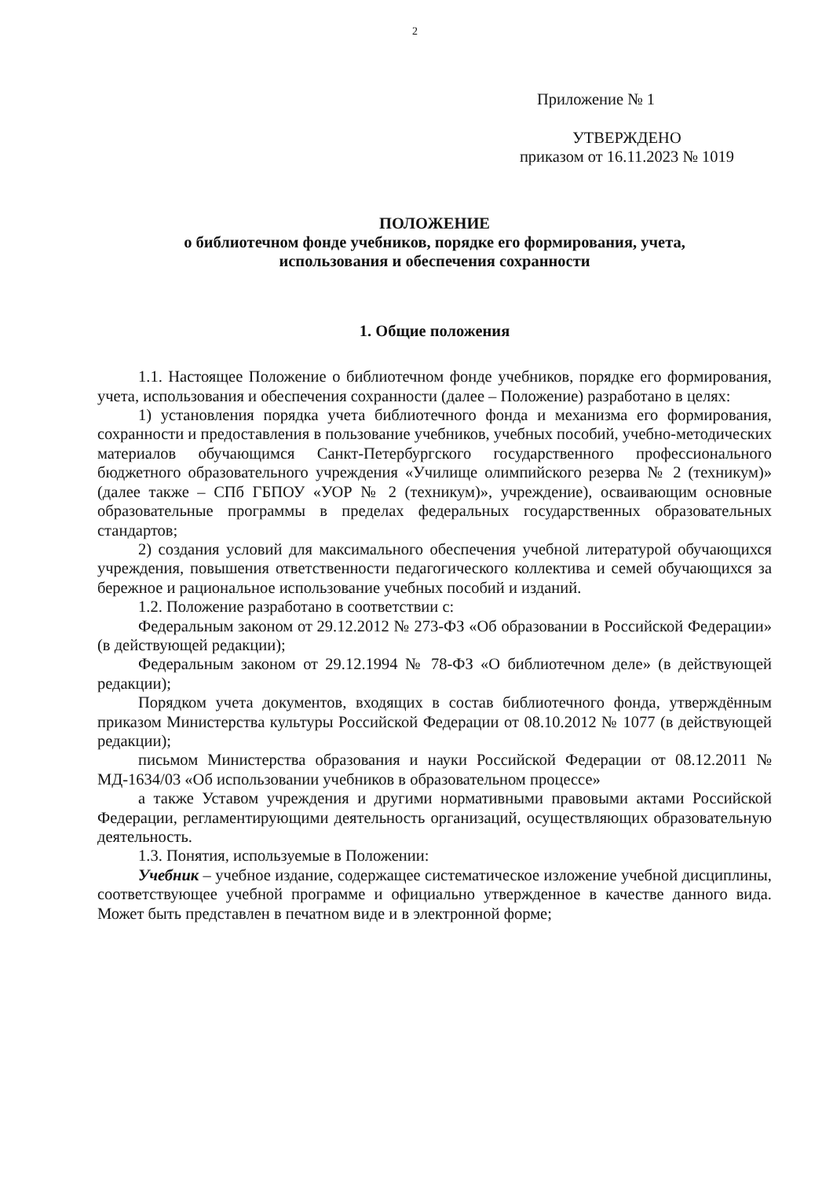2
Приложение № 1
УТВЕРЖДЕНО
приказом от 16.11.2023 № 1019
ПОЛОЖЕНИЕ
о библиотечном фонде учебников, порядке его формирования, учета,
использования и обеспечения сохранности
1. Общие положения
1.1. Настоящее Положение о библиотечном фонде учебников, порядке его формирования, учета, использования и обеспечения сохранности (далее – Положение) разработано в целях:
1) установления порядка учета библиотечного фонда и механизма его формирования, сохранности и предоставления в пользование учебников, учебных пособий, учебно-методических материалов обучающимся Санкт-Петербургского государственного профессионального бюджетного образовательного учреждения «Училище олимпийского резерва № 2 (техникум)» (далее также – СПб ГБПОУ «УОР № 2 (техникум)», учреждение), осваивающим основные образовательные программы в пределах федеральных государственных образовательных стандартов;
2) создания условий для максимального обеспечения учебной литературой обучающихся учреждения, повышения ответственности педагогического коллектива и семей обучающихся за бережное и рациональное использование учебных пособий и изданий.
1.2. Положение разработано в соответствии с:
Федеральным законом от 29.12.2012 № 273-ФЗ «Об образовании в Российской Федерации» (в действующей редакции);
Федеральным законом от 29.12.1994 № 78-ФЗ «О библиотечном деле» (в действующей редакции);
Порядком учета документов, входящих в состав библиотечного фонда, утверждённым приказом Министерства культуры Российской Федерации от 08.10.2012 № 1077 (в действующей редакции);
письмом Министерства образования и науки Российской Федерации от 08.12.2011 № МД-1634/03 «Об использовании учебников в образовательном процессе»
а также Уставом учреждения и другими нормативными правовыми актами Российской Федерации, регламентирующими деятельность организаций, осуществляющих образовательную деятельность.
1.3. Понятия, используемые в Положении:
Учебник – учебное издание, содержащее систематическое изложение учебной дисциплины, соответствующее учебной программе и официально утвержденное в качестве данного вида. Может быть представлен в печатном виде и в электронной форме;